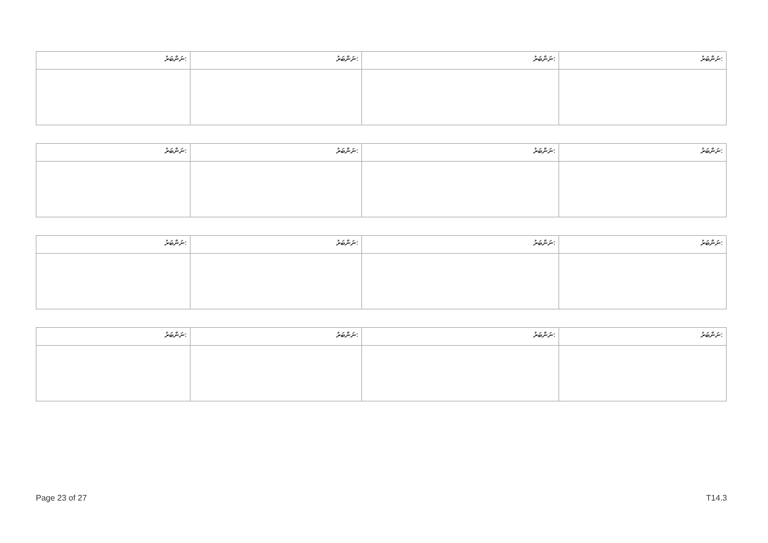| ނަންބަރު: | ނަންބަރު: | ނަންބަރު: | ނަންބަރު: |
| ނަންބަރު: | ނަންބަރު: | ނަންބަރު: | ނަންބަރު: |
| ނަންބަރު: | ނަންބަރު: | ނަންބަރު: | ނަންބަރު: |
| ނަންބަރު: | ނަންބަރު: | ނަންބަރު: | ނަންބަރު: |
Page 23 of 27 T14.3